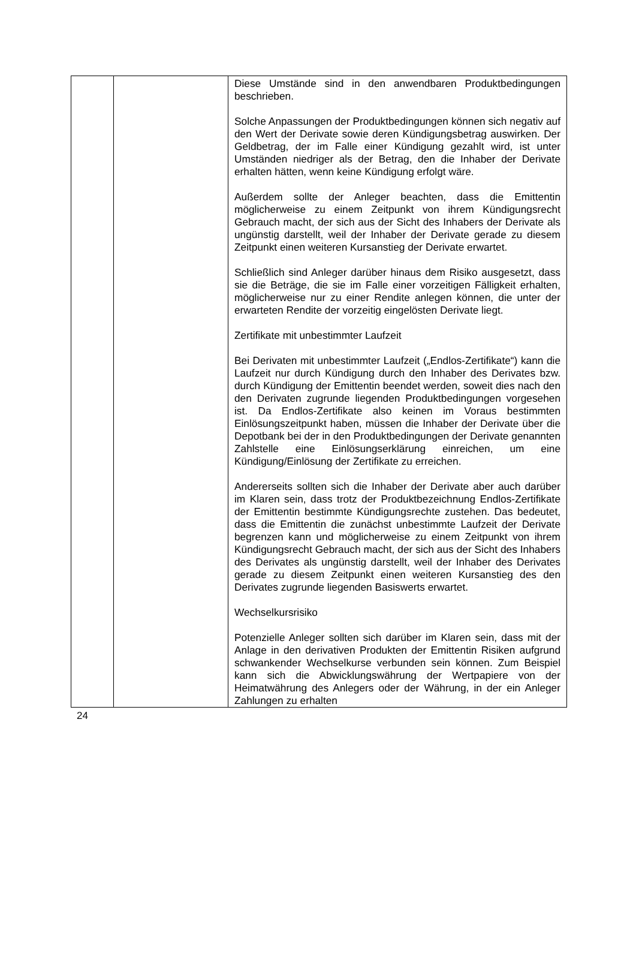| | | Diese Umstände sind in den anwendbaren Produkt­bedingungen beschrieben. Solche Anpassungen der Produktbedingungen können sich negativ auf den Wert der Derivate sowie deren Kündigungs­betrag auswirken. Der Geldbetrag, der im Falle einer Kündigung gezahlt wird, ist unter Umständen niedriger als der Betrag, den die Inhaber der Derivate erhalten hätten, wenn keine Kündigung erfolgt wäre. Außerdem sollte der Anleger beachten, dass die Emittentin möglicherweise zu einem Zeitpunkt von ihrem Kündigungs­recht Gebrauch macht, der sich aus der Sicht des Inhabers der Derivate als ungünstig darstellt, weil der Inhaber der Derivate gerade zu diesem Zeitpunkt einen weiteren Kursanstieg der Derivate erwartet. Schließlich sind Anleger darüber hinaus dem Risiko aus­gesetzt, dass sie die Beträge, die sie im Falle einer vorzeitigen Fälligkeit erhalten, möglicherweise nur zu einer Rendite anlegen können, die unter der erwarteten Rendite der vorzeitig eingelösten Derivate liegt. Zertifikate mit unbestimmter Laufzeit Bei Derivaten mit unbestimmter Laufzeit („Endlos-Zertifikate“) kann die Laufzeit nur durch Kündigung durch den Inhaber des Derivates bzw. durch Kündigung der Emittentin beendet werden, soweit dies nach den den Derivaten zugrunde liegenden Produktbedingungen vorgesehen ist. Da Endlos-Zertifikate also keinen im Voraus bestimmten Einlösungs­zeitpunkt haben, müssen die Inhaber der Derivate über die Depotbank bei der in den Produktbedingungen der Derivate genannten Zahlstelle eine Einlösungserklärung einreichen, um eine Kündigung/Einlösung der Zertifikate zu erreichen. Andererseits sollten sich die Inhaber der Derivate aber auch darüber im Klaren sein, dass trotz der Produktbezeichnung Endlos-Zertifikate der Emittentin bestimmte Kündigungsrechte zustehen. Das bedeutet, dass die Emittentin die zunächst unbestimmte Laufzeit der Derivate begrenzen kann und möglicherweise zu einem Zeitpunkt von ihrem Kündigungs­recht Gebrauch macht, der sich aus der Sicht des Inhabers des Derivates als ungünstig darstellt, weil der Inhaber des Derivates gerade zu diesem Zeitpunkt einen weiteren Kurs­anstieg des den Derivates zugrunde liegenden Basiswerts erwartet. Wechselkursrisiko Potenzielle Anleger sollten sich darüber im Klaren sein, dass mit der Anlage in den derivativen Produkten der Emittentin Risiken aufgrund schwankender Wechselkurse verbunden sein können. Zum Beispiel kann sich die Abwicklungswährung der Wertpapiere von der Heimatwährung des Anlegers oder der Währung, in der ein Anleger Zahlungen zu erhalten |
24